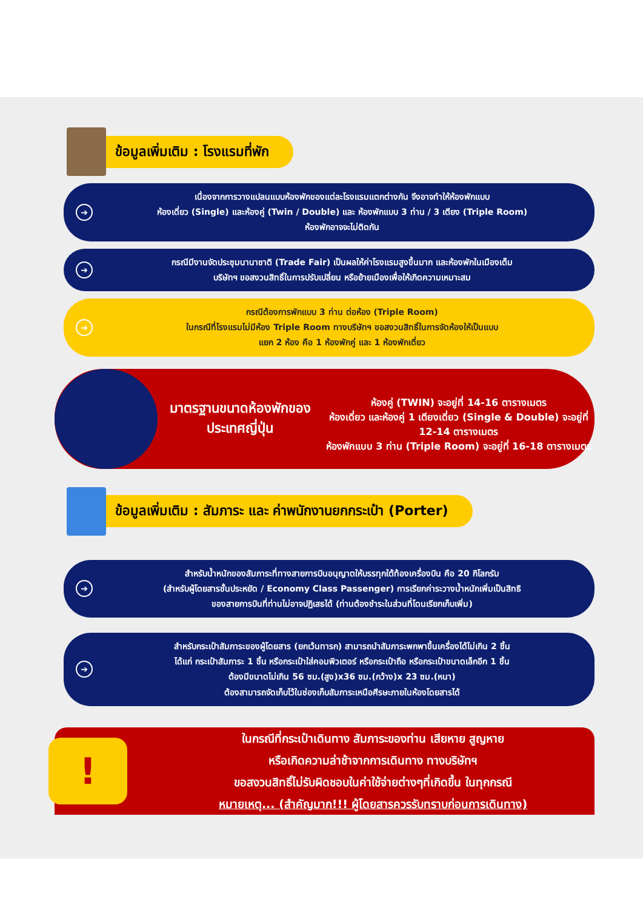ข้อมูลเพิ่มเติม : โรงแรมที่พัก
➔
เนื่องจากการวางแปลนแบบห้องพักของแต่ละโรงแรมแตกต่างกัน จึงอาจทำให้ห้องพักแบบ
ห้องเดี่ยว (Single) และห้องคู่ (Twin / Double) และ ห้องพักแบบ 3 ท่าน / 3 เตียง (Triple Room)
ห้องพักอาจจะไม่ติดกัน
➔
กรณีมีงานจัดประชุมนานาชาติ (Trade Fair) เป็นผลให้ค่าโรงแรมสูงขึ้นมาก และห้องพักในเมืองเต็ม
บริษัทฯ ขอสงวนสิทธิ์ในการปรับเปลี่ยน หรือย้ายเมืองเพื่อให้เกิดความเหมาะสม
➔
กรณีต้องการพักแบบ 3 ท่าน ต่อห้อง (Triple Room)
ในกรณีที่โรงแรมไม่มีห้อง Triple Room ทางบริษัทฯ ขอสงวนสิทธิ์ในการจัดห้องให้เป็นแบบ
แยก 2 ห้อง คือ 1 ห้องพักคู่ และ 1 ห้องพักเดี่ยว
มาตรฐานขนาดห้องพักของประเทศญี่ปุ่น
ห้องคู่ (TWIN) จะอยู่ที่ 14-16 ตารางเมตร
ห้องเดี่ยว และห้องคู่ 1 เตียงเดี่ยว (Single & Double) จะอยู่ที่ 12-14 ตารางเมตร
ห้องพักแบบ 3 ท่าน (Triple Room) จะอยู่ที่ 16-18 ตารางเมตร
ข้อมูลเพิ่มเติม : สัมภาระ และ ค่าพนักงานยกกระเป๋า (Porter)
➔
สำหรับน้ำหนักของสัมภาระที่ทางสายการบินอนุญาตให้บรรทุกใต้ท้องเครื่องบิน คือ 20 กิโลกรัม
(สำหรับผู้โดยสารชั้นประหยัด / Economy Class Passenger) การเรียกค่าระวางน้ำหนักเพิ่มเป็นสิทธิ
ของสายการบินที่ท่านไม่อาจปฏิเสธได้ (ท่านต้องชำระในส่วนที่โดนเรียกเก็บเพิ่ม)
➔
สำหรับกระเป๋าสัมภาระของผู้โดยสาร (ยกเว้นทารก) สามารถนำสัมภาระพกพาขึ้นเครื่องได้ไม่เกิน 2 ชิ้น
ได้แก่ กระเป๋าสัมภาระ 1 ชิ้น หรือกระเป๋าใส่คอมพิวเตอร์ หรือกระเป๋าถือ หรือกระเป๋าขนาดเล็กอีก 1 ชิ้น
ต้องมีขนาดไม่เกิน 56 ซม.(สูง)x36 ซม.(กว้าง)x 23 ซม.(หนา)
ต้องสามารถจัดเก็บไว้ในช่องเก็บสัมภาระเหนือศีรษะภายในห้องโดยสารได้
!
ในกรณีที่กระเป๋าเดินทาง สัมภาระของท่าน เสียหาย สูญหาย
หรือเกิดความล่าช้าจากการเดินทาง ทางบริษัทฯ
ขอสงวนสิทธิ์ไม่รับผิดชอบในค่าใช้จ่ายต่างๆที่เกิดขึ้น ในทุกกรณี
หมายเหตุ... (สำคัญมาก!!! ผู้โดยสารควรรับทราบก่อนการเดินทาง)